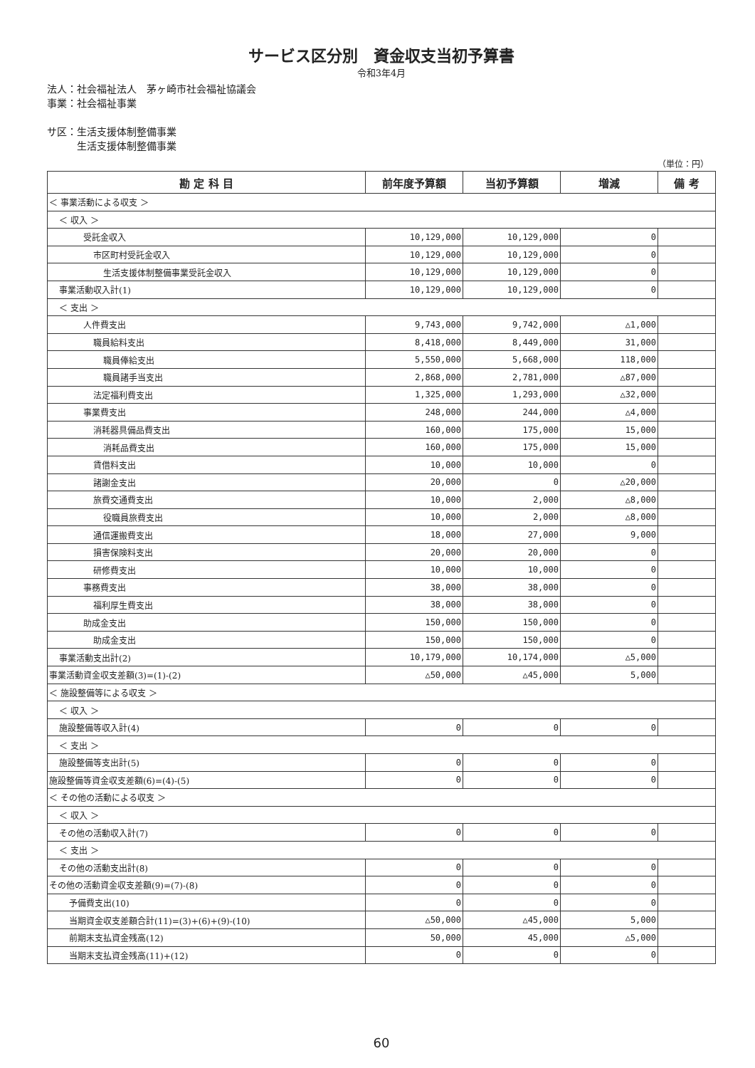サービス区分別　資金収支当初予算書
令和3年4月
法人：社会福祉法人　茅ヶ崎市社会福祉協議会
事業：社会福祉事業
サ区：生活支援体制整備事業
　　　生活支援体制整備事業
（単位：円）
| 勘 定 科 目 | 前年度予算額 | 当初予算額 | 増減 | 備 考 |
| --- | --- | --- | --- | --- |
| ＜ 事業活動による収支 ＞ | | | | |
| ＜ 収入 ＞ | | | | |
| 受託金収入 | 10,129,000 | 10,129,000 | 0 | |
| 市区町村受託金収入 | 10,129,000 | 10,129,000 | 0 | |
| 生活支援体制整備事業受託金収入 | 10,129,000 | 10,129,000 | 0 | |
| 事業活動収入計(1) | 10,129,000 | 10,129,000 | 0 | |
| ＜ 支出 ＞ | | | | |
| 人件費支出 | 9,743,000 | 9,742,000 | △1,000 | |
| 職員給料支出 | 8,418,000 | 8,449,000 | 31,000 | |
| 職員俸給支出 | 5,550,000 | 5,668,000 | 118,000 | |
| 職員諸手当支出 | 2,868,000 | 2,781,000 | △87,000 | |
| 法定福利費支出 | 1,325,000 | 1,293,000 | △32,000 | |
| 事業費支出 | 248,000 | 244,000 | △4,000 | |
| 消耗器具備品費支出 | 160,000 | 175,000 | 15,000 | |
| 消耗品費支出 | 160,000 | 175,000 | 15,000 | |
| 賃借料支出 | 10,000 | 10,000 | 0 | |
| 諸謝金支出 | 20,000 | 0 | △20,000 | |
| 旅費交通費支出 | 10,000 | 2,000 | △8,000 | |
| 役職員旅費支出 | 10,000 | 2,000 | △8,000 | |
| 通信運搬費支出 | 18,000 | 27,000 | 9,000 | |
| 損害保険料支出 | 20,000 | 20,000 | 0 | |
| 研修費支出 | 10,000 | 10,000 | 0 | |
| 事務費支出 | 38,000 | 38,000 | 0 | |
| 福利厚生費支出 | 38,000 | 38,000 | 0 | |
| 助成金支出 | 150,000 | 150,000 | 0 | |
| 助成金支出 | 150,000 | 150,000 | 0 | |
| 事業活動支出計(2) | 10,179,000 | 10,174,000 | △5,000 | |
| 事業活動資金収支差額(3)=(1)-(2) | △50,000 | △45,000 | 5,000 | |
| ＜ 施設整備等による収支 ＞ | | | | |
| ＜ 収入 ＞ | | | | |
| 施設整備等収入計(4) | 0 | 0 | 0 | |
| ＜ 支出 ＞ | | | | |
| 施設整備等支出計(5) | 0 | 0 | 0 | |
| 施設整備等資金収支差額(6)=(4)-(5) | 0 | 0 | 0 | |
| ＜ その他の活動による収支 ＞ | | | | |
| ＜ 収入 ＞ | | | | |
| その他の活動収入計(7) | 0 | 0 | 0 | |
| ＜ 支出 ＞ | | | | |
| その他の活動支出計(8) | 0 | 0 | 0 | |
| その他の活動資金収支差額(9)=(7)-(8) | 0 | 0 | 0 | |
| 予備費支出(10) | 0 | 0 | 0 | |
| 当期資金収支差額合計(11)=(3)+(6)+(9)-(10) | △50,000 | △45,000 | 5,000 | |
| 前期末支払資金残高(12) | 50,000 | 45,000 | △5,000 | |
| 当期末支払資金残高(11)+(12) | 0 | 0 | 0 | |
60